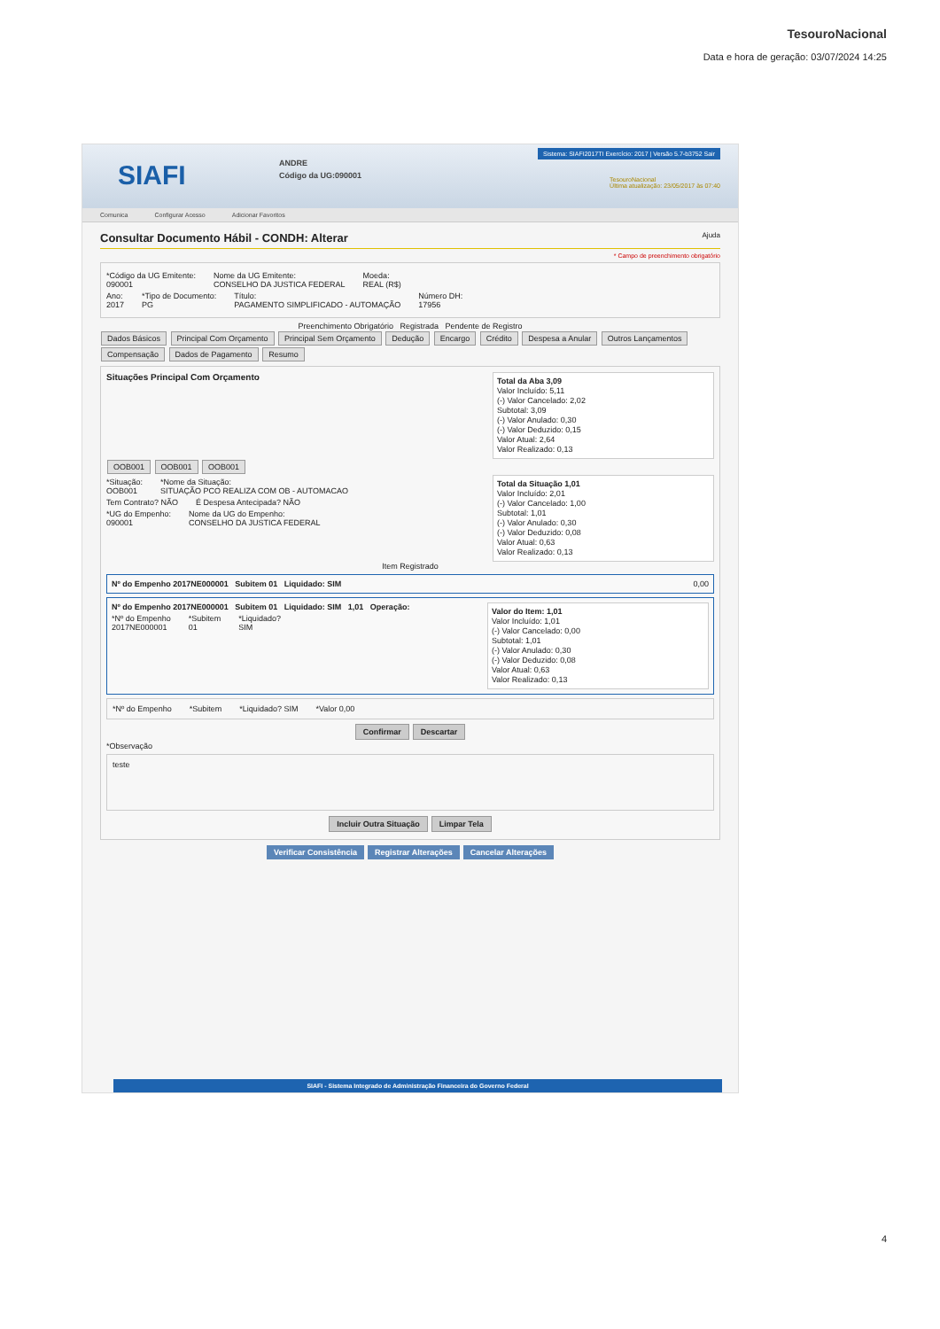TesouroNacional
Data e hora de geração: 03/07/2024 14:25
SIAFI
ANDRE
Código da UG:090001
Sistema: SIAFI2017TI Exercício: 2017 | Versão 5.7-b3752 Sair
TesouroNacional
Última atualização: 23/05/2017 às 07:40
Comunica Configurar Acesso Adicionar Favoritos
Consultar Documento Hábil - CONDH: Alterar Ajuda
* Campo de preenchimento obrigatório
*Código da UG Emitente:
090001
Nome da UG Emitente:
CONSELHO DA JUSTICA FEDERAL
Moeda:
REAL (R$)
Ano:
2017
*Tipo de Documento:
PG
Título:
PAGAMENTO SIMPLIFICADO - AUTOMAÇÃO
Número DH:
17956
Preenchimento Obrigatório Registrada Pendente de Registro
Dados Básicos Principal Com Orçamento Principal Sem Orçamento Dedução Encargo Crédito Despesa a Anular Outros Lançamentos
Compensação Dados de Pagamento Resumo
Total da Aba 3,09
Valor Incluído: 5,11
(-) Valor Cancelado: 2,02
Subtotal: 3,09
(-) Valor Anulado: 0,30
(-) Valor Deduzido: 0,15
Valor Atual: 2,64
Valor Realizado: 0,13
Situações Principal Com Orçamento
OOB001 OOB001 OOB001
Total da Situação 1,01
Valor Incluído: 2,01
(-) Valor Cancelado: 1,00
Subtotal: 1,01
(-) Valor Anulado: 0,30
(-) Valor Deduzido: 0,08
Valor Atual: 0,63
Valor Realizado: 0,13
*Situação:
OOB001
*Nome da Situação:
SITUAÇÃO PCO REALIZA COM OB - AUTOMACAO
Tem Contrato? NÃO É Despesa Antecipada? NÃO
*UG do Empenho:
090001
Nome da UG do Empenho:
CONSELHO DA JUSTICA FEDERAL
Item Registrado
Nº do Empenho 2017NE000001 Subitem 01 Liquidado: SIM 0,00
Nº do Empenho 2017NE000001 Subitem 01 Liquidado: SIM 1,01 Operação:
Valor do Item: 1,01
Valor Incluído: 1,01
(-) Valor Cancelado: 0,00
Subtotal: 1,01
(-) Valor Anulado: 0,30
(-) Valor Deduzido: 0,08
Valor Atual: 0,63
Valor Realizado: 0,13
*Nº do Empenho
2017NE000001
*Subitem
01
*Liquidado?
SIM
*Nº do Empenho *Subitem *Liquidado? SIM *Valor 0,00
Confirmar Descartar
*Observação
teste
Incluir Outra Situação Limpar Tela
Verificar Consistência Registrar Alterações Cancelar Alterações
SIAFI - Sistema Integrado de Administração Financeira do Governo Federal
4